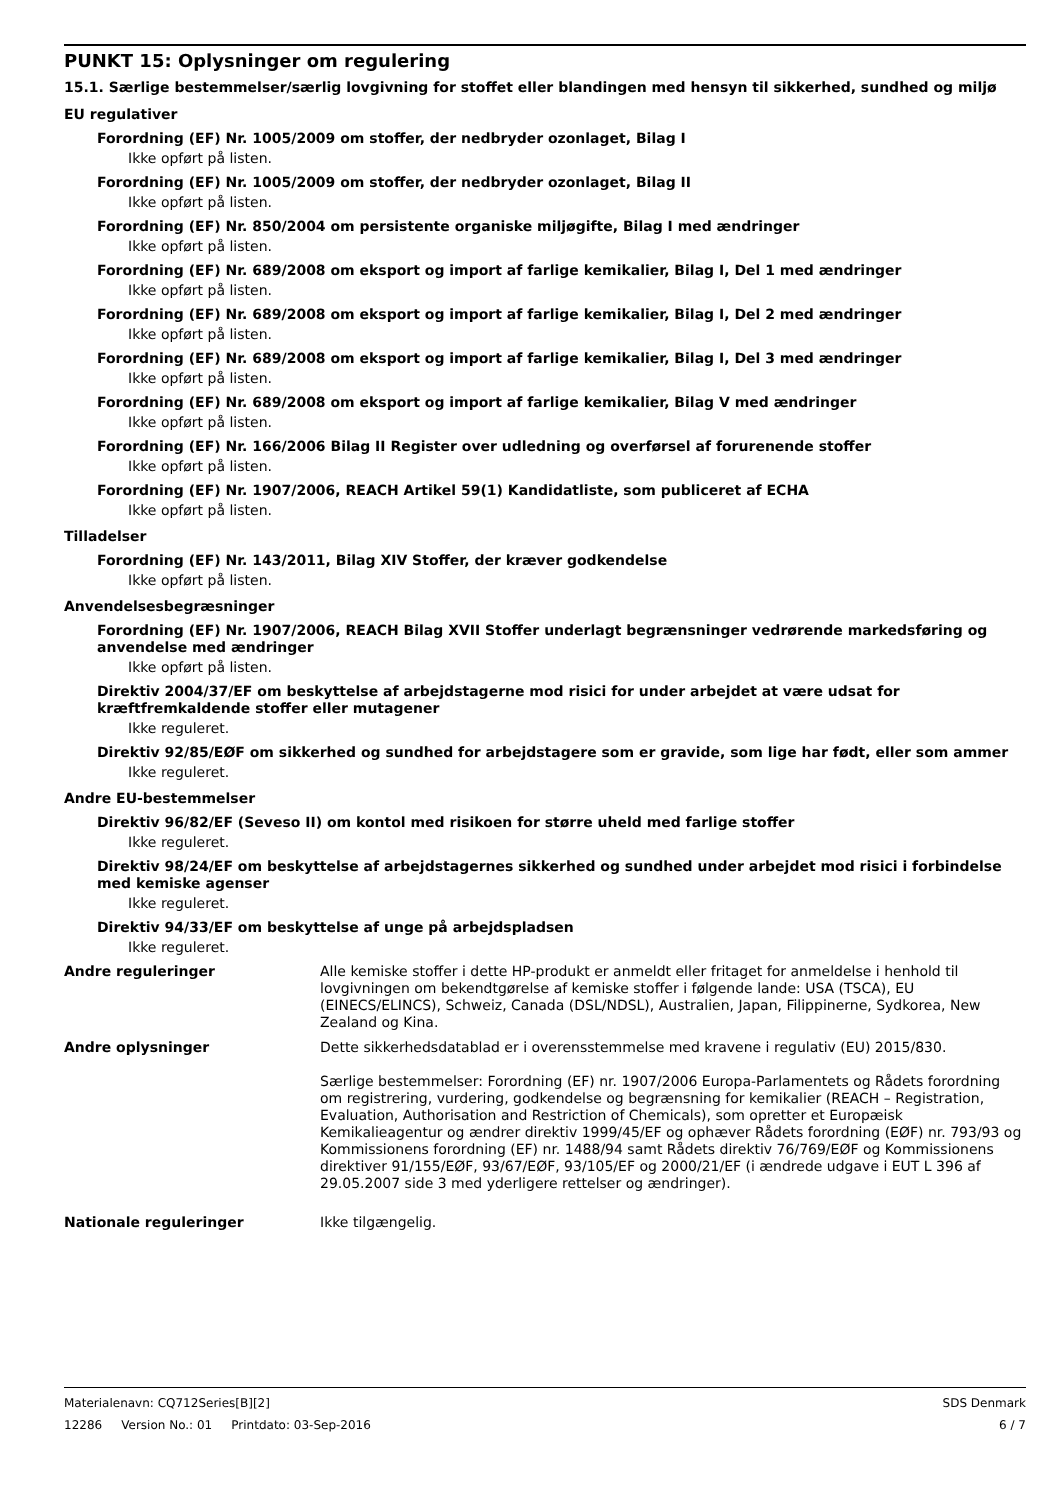PUNKT 15: Oplysninger om regulering
15.1. Særlige bestemmelser/særlig lovgivning for stoffet eller blandingen med hensyn til sikkerhed, sundhed og miljø
EU regulativer
Forordning (EF) Nr. 1005/2009 om stoffer, der nedbryder ozonlaget, Bilag I
Ikke opført på listen.
Forordning (EF) Nr. 1005/2009 om stoffer, der nedbryder ozonlaget, Bilag II
Ikke opført på listen.
Forordning (EF) Nr. 850/2004 om persistente organiske miljøgifte, Bilag I med ændringer
Ikke opført på listen.
Forordning (EF) Nr. 689/2008 om eksport og import af farlige kemikalier, Bilag I, Del 1 med ændringer
Ikke opført på listen.
Forordning (EF) Nr. 689/2008 om eksport og import af farlige kemikalier, Bilag I, Del 2 med ændringer
Ikke opført på listen.
Forordning (EF) Nr. 689/2008 om eksport og import af farlige kemikalier, Bilag I, Del 3 med ændringer
Ikke opført på listen.
Forordning (EF) Nr. 689/2008 om eksport og import af farlige kemikalier, Bilag V med ændringer
Ikke opført på listen.
Forordning (EF) Nr. 166/2006 Bilag II Register over udledning og overførsel af forurenende stoffer
Ikke opført på listen.
Forordning (EF) Nr. 1907/2006, REACH Artikel 59(1) Kandidatliste, som publiceret af ECHA
Ikke opført på listen.
Tilladelser
Forordning (EF) Nr. 143/2011, Bilag XIV Stoffer, der kræver godkendelse
Ikke opført på listen.
Anvendelsesbegræsninger
Forordning (EF) Nr. 1907/2006, REACH Bilag XVII Stoffer underlagt begrænsninger vedrørende markedsføring og anvendelse med ændringer
Ikke opført på listen.
Direktiv 2004/37/EF om beskyttelse af arbejdstagerne mod risici for under arbejdet at være udsat for kræftfremkaldende stoffer eller mutagener
Ikke reguleret.
Direktiv 92/85/EØF om sikkerhed og sundhed for arbejdstagere som er gravide, som lige har født, eller som ammer
Ikke reguleret.
Andre EU-bestemmelser
Direktiv 96/82/EF (Seveso II) om kontol med risikoen for større uheld med farlige stoffer
Ikke reguleret.
Direktiv 98/24/EF om beskyttelse af arbejdstagernes sikkerhed og sundhed under arbejdet mod risici i forbindelse med kemiske agenser
Ikke reguleret.
Direktiv 94/33/EF om beskyttelse af unge på arbejdspladsen
Ikke reguleret.
Andre reguleringer Alle kemiske stoffer i dette HP-produkt er anmeldt eller fritaget for anmeldelse i henhold til lovgivningen om bekendtgørelse af kemiske stoffer i følgende lande: USA (TSCA), EU (EINECS/ELINCS), Schweiz, Canada (DSL/NDSL), Australien, Japan, Filippinerne, Sydkorea, New Zealand og Kina.
Andre oplysninger Dette sikkerhedsdatablad er i overensstemmelse med kravene i regulativ (EU) 2015/830.
Særlige bestemmelser: Forordning (EF) nr. 1907/2006 Europa-Parlamentets og Rådets forordning om registrering, vurdering, godkendelse og begrænsning for kemikalier (REACH – Registration, Evaluation, Authorisation and Restriction of Chemicals), som opretter et Europæisk Kemikalieagentur og ændrer direktiv 1999/45/EF og ophæver Rådets forordning (EØF) nr. 793/93 og Kommissionens forordning (EF) nr. 1488/94 samt Rådets direktiv 76/769/EØF og Kommissionens direktiver 91/155/EØF, 93/67/EØF, 93/105/EF og 2000/21/EF (i ændrede udgave i EUT L 396 af 29.05.2007 side 3 med yderligere rettelser og ændringer).
Nationale reguleringer Ikke tilgængelig.
Materialenavn: CQ712Series[B][2] SDS Denmark
12286 Version No.: 01 Printdato: 03-Sep-2016 6 / 7